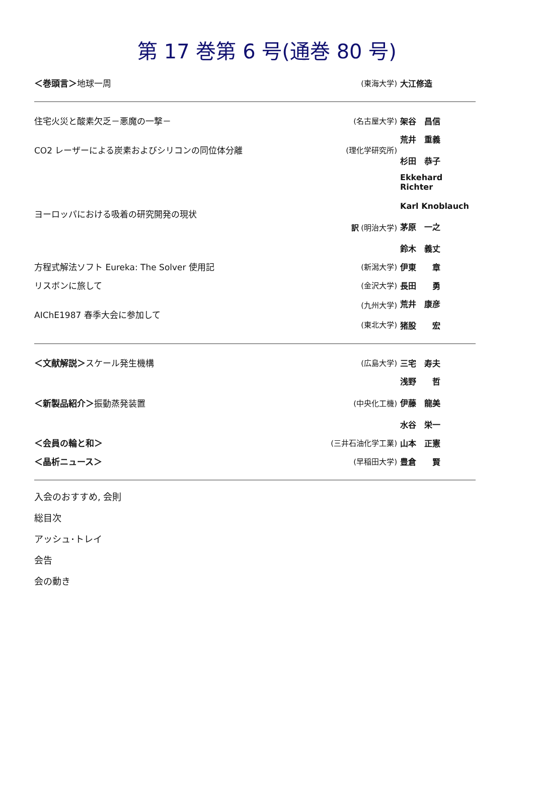第 17 巻第 6 号(通巻 80 号)
| ＜巻頭言＞ 地球一周 | (東海大学) | 大江修造 |
| 住宅火災と酸素欠乏－悪魔の一撃－ | (名古屋大学) | 架谷 昌信 |
| CO2 レーザーによる炭素およびシリコンの同位体分離 | (理化学研究所) | 荒井 重義 杉田 恭子 |
| ヨーロッパにおける吸着の研究開発の現状 | 訳 (明治大学) | Ekkehard Richter Karl Knoblauch 茅原 一之 鈴木 義丈 |
| 方程式解法ソフト Eureka: The Solver 使用記 | (新潟大学) | 伊東 章 |
| リスボンに旅して | (金沢大学) | 長田 勇 |
| AIChE1987 春季大会に参加して | (九州大学) (東北大学) | 荒井 康彦 猪股 宏 |
| ＜文献解説＞ スケール発生機構 | (広島大学) | 三宅 寿夫 |
| ＜新製品紹介＞ 振動蒸発装置 | (中央化工機) | 浅野 哲 伊藤 龍美 水谷 栄一 |
| ＜会員の輪と和＞ | (三井石油化学工業) | 山本 正憲 |
| ＜晶析ニュース＞ | (早稲田大学) | 豊倉 賢 |
入会のおすすめ, 会則
総目次
アッシュ･トレイ
会告
会の動き